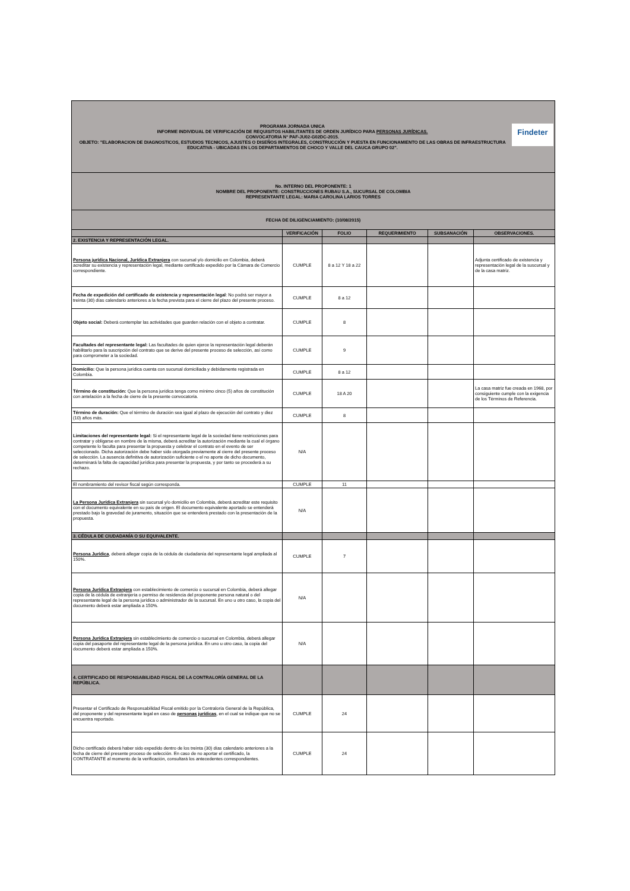| Findeter PROGRAMA JORNADA UNICA INFORME INDIVIDUAL DE VERIFICACIÓN DE REQUISITOS HABILITANTES DE ORDEN JURÍDICO PARA PERSONAS JURÍDICAS. CONVOCATORIA N° PAF-JU02-G02DC-2015. OBJETO: "ELABORACION DE DIAGNOSTICOS, ESTUDIOS TECNICOS, AJUSTES O DISEÑOS INTEGRALES, CONSTRUCCIÓN Y PUESTA EN FUNCIONAMIENTO DE LAS OBRAS DE INFRAESTRUCTURA EDUCATIVA - UBICADAS EN LOS DEPARTAMENTOS DE CHOCO Y VALLE DEL CAUCA GRUPO 02". | | | | | |
| No. INTERNO DEL PROPONENTE: 1 NOMBRE DEL PROPONENTE: CONSTRUCCIONES RUBAU S.A., SUCURSAL DE COLOMBIA REPRESENTANTE LEGAL: MARIA CAROLINA LARIOS TORRES | | | | | |
| FECHA DE DILIGENCIAMIENTO: (10/08/2015) | | | | | |
| | VERIFICACIÓN | FOLIO | REQUERIMIENTO | SUBSANACIÓN | OBSERVACIONES. |
| 2. EXISTENCIA Y REPRESENTACIÓN LEGAL. | | | | | |
| Persona jurídica Nacional, Jurídica Extranjera con sucursal y/o domicilio en Colombia, deberá acreditar su existencia y representación legal, mediante certificado expedido por la Cámara de Comercio correspondiente. | CUMPLE | 8 a 12 Y 18 a 22 | | | Adjunta certificado de existencia y representación legal de la suscursal y de la casa matriz. |
| Fecha de expedición del certificado de existencia y representación legal : No podrá ser mayor a treinta (30) días calendario anteriores a la fecha prevista para el cierre del plazo del presente proceso. | CUMPLE | 8 a 12 | | | |
| Objeto social: Deberá contemplar las actividades que guarden relación con el objeto a contratar. | CUMPLE | 8 | | | |
| Facultades del representante legal: Las facultades de quien ejerce la representación legal deberán habilitarlo para la suscripción del contrato que se derive del presente proceso de selección, así como para comprometer a la sociedad. | CUMPLE | 9 | | | |
| Domicilio: Que la persona jurídica cuenta con sucursal domiciliada y debidamente registrada en Colombia. | CUMPLE | 8 a 12 | | | |
| Término de constitución: Que la persona jurídica tenga como mínimo cinco (5) años de constitución con antelación a la fecha de cierre de la presente convocatoria. | CUMPLE | 18 A 20 | | | La casa matriz fue creada en 1968, por consiguiente cumple con la exigencia de los Términos de Referencia. |
| Término de duración: Que el término de duración sea igual al plazo de ejecución del contrato y diez (10) años más. | CUMPLE | 8 | | | |
| Limitaciones del representante legal: Si el representante legal de la sociedad tiene restricciones para contratar y obligarse en nombre de la misma, deberá acreditar la autorización mediante la cual el órgano competente lo faculta para presentar la propuesta y celebrar el contrato en el evento de ser seleccionado. Dicha autorización debe haber sido otorgada previamente al cierre del presente proceso de selección. La ausencia definitiva de autorización suficiente o el no aporte de dicho documento, determinará la falta de capacidad jurídica para presentar la propuesta, y por tanto se procederá a su rechazo. | N/A | | | | |
| El nombramiento del revisor fiscal según corresponda. | CUMPLE | 11 | | | |
| La Persona Jurídica Extranjera sin sucursal y/o domicilio en Colombia, deberá acreditar este requisito con el documento equivalente en su país de origen. El documento equivalente aportado se entenderá prestado bajo la gravedad de juramento, situación que se entenderá prestado con la presentación de la propuesta. | N/A | | | | |
| 3. CÉDULA DE CIUDADANÍA O SU EQUIVALENTE. | | | | | |
| Persona Jurídica , deberá allegar copia de la cédula de ciudadanía del representante legal ampliada al 150%. | CUMPLE | 7 | | | |
| Persona Jurídica Extranjera con establecimiento de comercio o sucursal en Colombia, deberá allegar copia de la cédula de extranjería o permiso de residencia del proponente persona natural o del representante legal de la persona jurídica o administrador de la sucursal. En uno u otro caso, la copia del documento deberá estar ampliada a 150%. | N/A | | | | |
| Persona Jurídica Extranjera sin establecimiento de comercio o sucursal en Colombia, deberá allegar copia del pasaporte del representante legal de la persona jurídica. En uno u otro caso, la copia del documento deberá estar ampliada a 150%. | N/A | | | | |
| 4. CERTIFICADO DE RESPONSABILIDAD FISCAL DE LA CONTRALORÍA GENERAL DE LA REPÚBLICA. | | | | | |
| Presentar el Certificado de Responsabilidad Fiscal emitido por la Contraloría General de la República, del proponente y del representante legal en caso de personas jurídicas , en el cual se indique que no se encuentra reportado. | CUMPLE | 24 | | | |
| Dicho certificado deberá haber sido expedido dentro de los treinta (30) días calendario anteriores a la fecha de cierre del presente proceso de selección. En caso de no aportar el certificado, la CONTRATANTE al momento de la verificación, consultará los antecedentes correspondientes. | CUMPLE | 24 | | | |